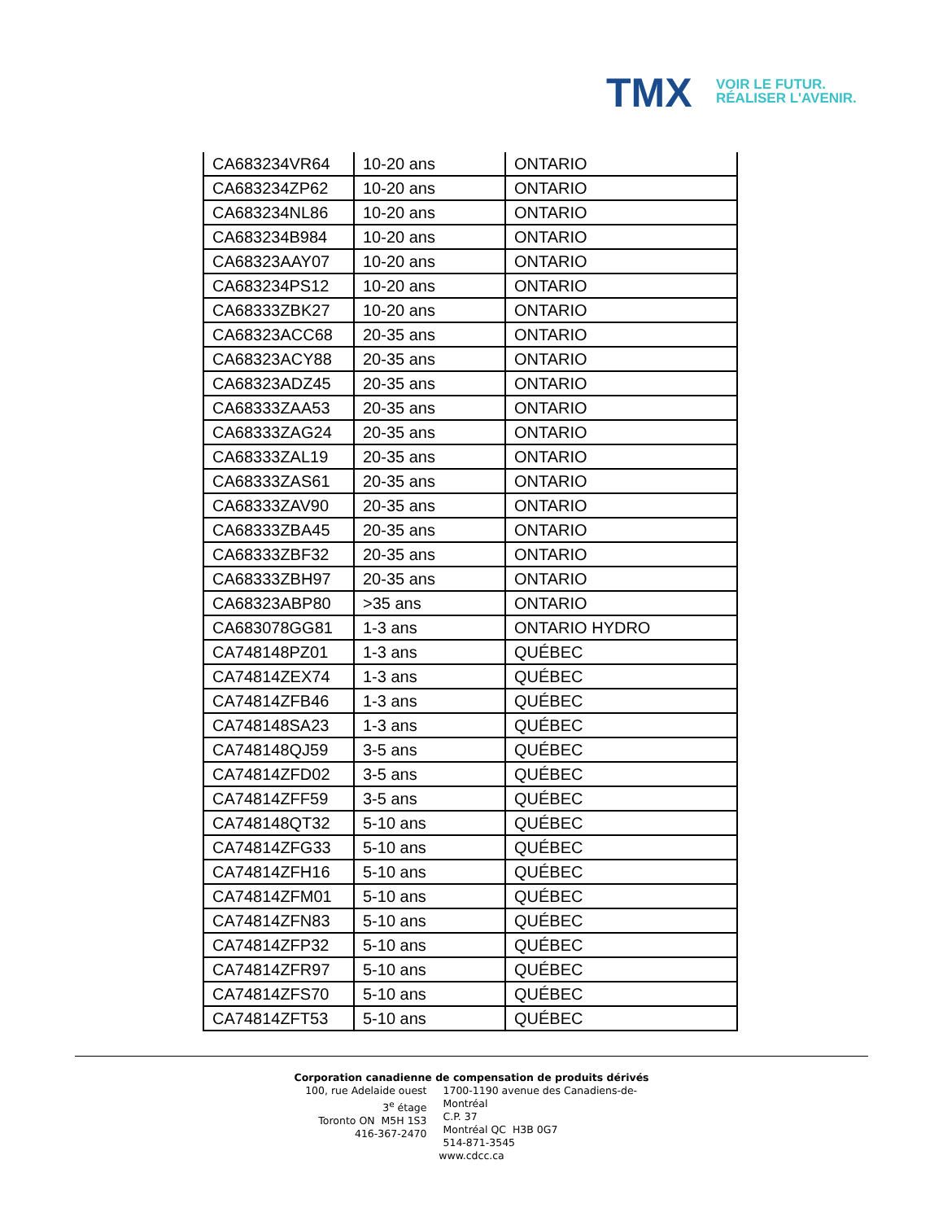TMX
VOIR LE FUTUR.
RÉALISER L'AVENIR.
| CA683234VR64 | 10-20 ans | ONTARIO |
| CA683234ZP62 | 10-20 ans | ONTARIO |
| CA683234NL86 | 10-20 ans | ONTARIO |
| CA683234B984 | 10-20 ans | ONTARIO |
| CA68323AAY07 | 10-20 ans | ONTARIO |
| CA683234PS12 | 10-20 ans | ONTARIO |
| CA68333ZBK27 | 10-20 ans | ONTARIO |
| CA68323ACC68 | 20-35 ans | ONTARIO |
| CA68323ACY88 | 20-35 ans | ONTARIO |
| CA68323ADZ45 | 20-35 ans | ONTARIO |
| CA68333ZAA53 | 20-35 ans | ONTARIO |
| CA68333ZAG24 | 20-35 ans | ONTARIO |
| CA68333ZAL19 | 20-35 ans | ONTARIO |
| CA68333ZAS61 | 20-35 ans | ONTARIO |
| CA68333ZAV90 | 20-35 ans | ONTARIO |
| CA68333ZBA45 | 20-35 ans | ONTARIO |
| CA68333ZBF32 | 20-35 ans | ONTARIO |
| CA68333ZBH97 | 20-35 ans | ONTARIO |
| CA68323ABP80 | >35 ans | ONTARIO |
| CA683078GG81 | 1-3 ans | ONTARIO HYDRO |
| CA748148PZ01 | 1-3 ans | QUÉBEC |
| CA74814ZEX74 | 1-3 ans | QUÉBEC |
| CA74814ZFB46 | 1-3 ans | QUÉBEC |
| CA748148SA23 | 1-3 ans | QUÉBEC |
| CA748148QJ59 | 3-5 ans | QUÉBEC |
| CA74814ZFD02 | 3-5 ans | QUÉBEC |
| CA74814ZFF59 | 3-5 ans | QUÉBEC |
| CA748148QT32 | 5-10 ans | QUÉBEC |
| CA74814ZFG33 | 5-10 ans | QUÉBEC |
| CA74814ZFH16 | 5-10 ans | QUÉBEC |
| CA74814ZFM01 | 5-10 ans | QUÉBEC |
| CA74814ZFN83 | 5-10 ans | QUÉBEC |
| CA74814ZFP32 | 5-10 ans | QUÉBEC |
| CA74814ZFR97 | 5-10 ans | QUÉBEC |
| CA74814ZFS70 | 5-10 ans | QUÉBEC |
| CA74814ZFT53 | 5-10 ans | QUÉBEC |
Corporation canadienne de compensation de produits dérivés
100, rue Adelaide ouest
3<sup>e</sup> étage
Toronto ON M5H 1S3
416-367-2470
1700-1190 avenue des Canadiens-de-Montréal
C.P. 37
Montréal QC H3B 0G7
514-871-3545
www.cdcc.ca